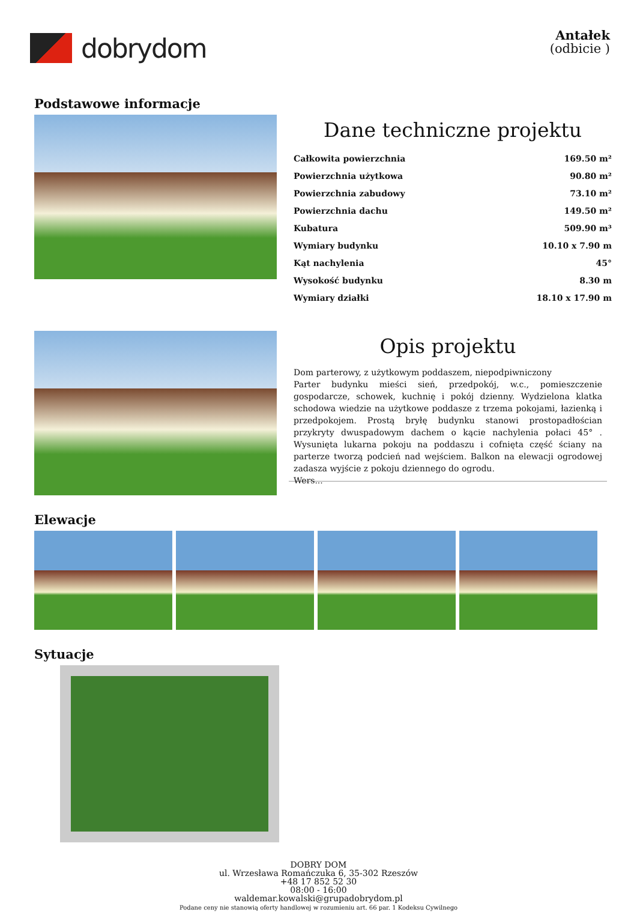dobrydom
Antałek
(odbicie )
Podstawowe informacje
Dane techniczne projektu
| Całkowita powierzchnia | 169.50 m² |
| Powierzchnia użytkowa | 90.80 m² |
| Powierzchnia zabudowy | 73.10 m² |
| Powierzchnia dachu | 149.50 m² |
| Kubatura | 509.90 m³ |
| Wymiary budynku | 10.10 x 7.90 m |
| Kąt nachylenia | 45° |
| Wysokość budynku | 8.30 m |
| Wymiary działki | 18.10 x 17.90 m |
Opis projektu
Dom parterowy, z użytkowym poddaszem, niepodpiwniczony
Parter budynku mieści sień, przedpokój, w.c., pomieszczenie gospodarcze, schowek, kuchnię i pokój dzienny. Wydzielona klatka schodowa wiedzie na użytkowe poddasze z trzema pokojami, łazienką i przedpokojem. Prostą bryłę budynku stanowi prostopadłościan przykryty dwuspadowym dachem o kącie nachylenia połaci 45° . Wysunięta lukarna pokoju na poddaszu i cofnięta część ściany na parterze tworzą podcień nad wejściem. Balkon na elewacji ogrodowej zadasza wyjście z pokoju dziennego do ogrodu.
Wers...
Elewacje
Sytuacje
DOBRY DOM
ul. Wrzesława Romańczuka 6, 35-302 Rzeszów
+48 17 852 52 30
08:00 - 16:00
waldemar.kowalski@grupadobrydom.pl
Podane ceny nie stanowią oferty handlowej w rozumieniu art. 66 par. 1 Kodeksu Cywilnego